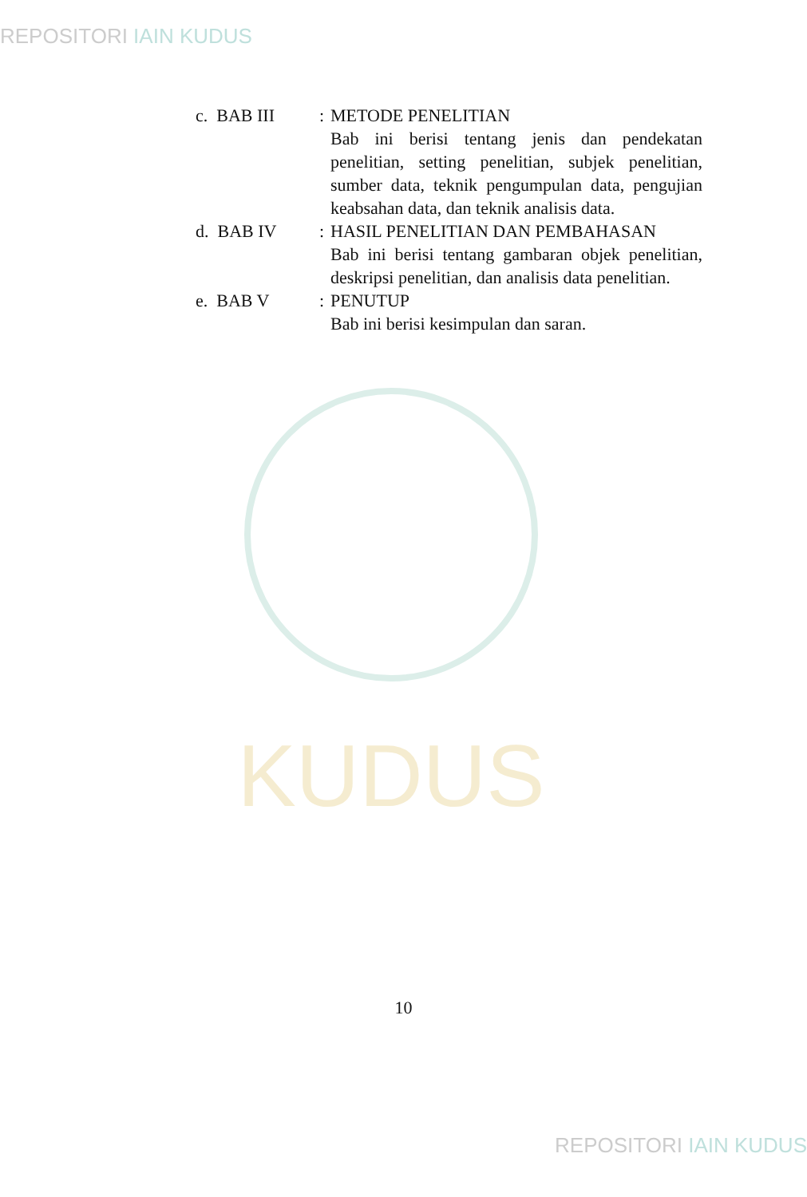REPOSITORI IAIN KUDUS
KUDUS
c. BAB III : METODE PENELITIAN
Bab ini berisi tentang jenis dan pendekatan penelitian, setting penelitian, subjek penelitian, sumber data, teknik pengumpulan data, pengujian keabsahan data, dan teknik analisis data.
d. BAB IV : HASIL PENELITIAN DAN PEMBAHASAN
Bab ini berisi tentang gambaran objek penelitian, deskripsi penelitian, dan analisis data penelitian.
e. BAB V : PENUTUP
Bab ini berisi kesimpulan dan saran.
10
REPOSITORI IAIN KUDUS